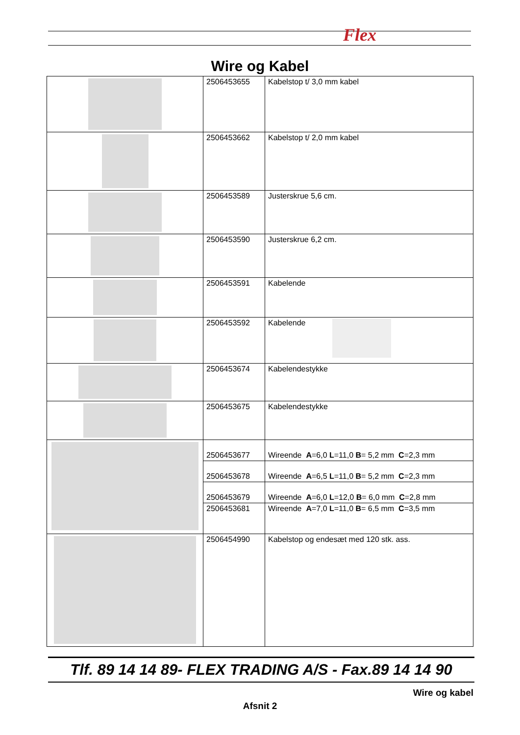Flex
Wire og Kabel
| | 2506453655 | Kabelstop t/ 3,0 mm kabel |
| | 2506453662 | Kabelstop t/ 2,0 mm kabel |
| | 2506453589 | Justerskrue 5,6 cm. |
| | 2506453590 | Justerskrue 6,2 cm. |
| | 2506453591 | Kabelende |
| | 2506453592 | Kabelende |
| | 2506453674 | Kabelendestykke |
| | 2506453675 | Kabelendestykke |
| | 2506453677 | Wireende A =6,0 L =11,0 B = 5,2 mm C =2,3 mm |
| | 2506453678 | Wireende A =6,5 L =11,0 B = 5,2 mm C =2,3 mm |
| | 2506453679 | Wireende A =6,0 L =12,0 B = 6,0 mm C =2,8 mm |
| | 2506453681 | Wireende A =7,0 L =11,0 B = 6,5 mm C =3,5 mm |
| | 2506454990 | Kabelstop og endesæt med 120 stk. ass. |
Tlf. 89 14 14 89- FLEX TRADING A/S - Fax.89 14 14 90
Wire og kabel
Afsnit 2